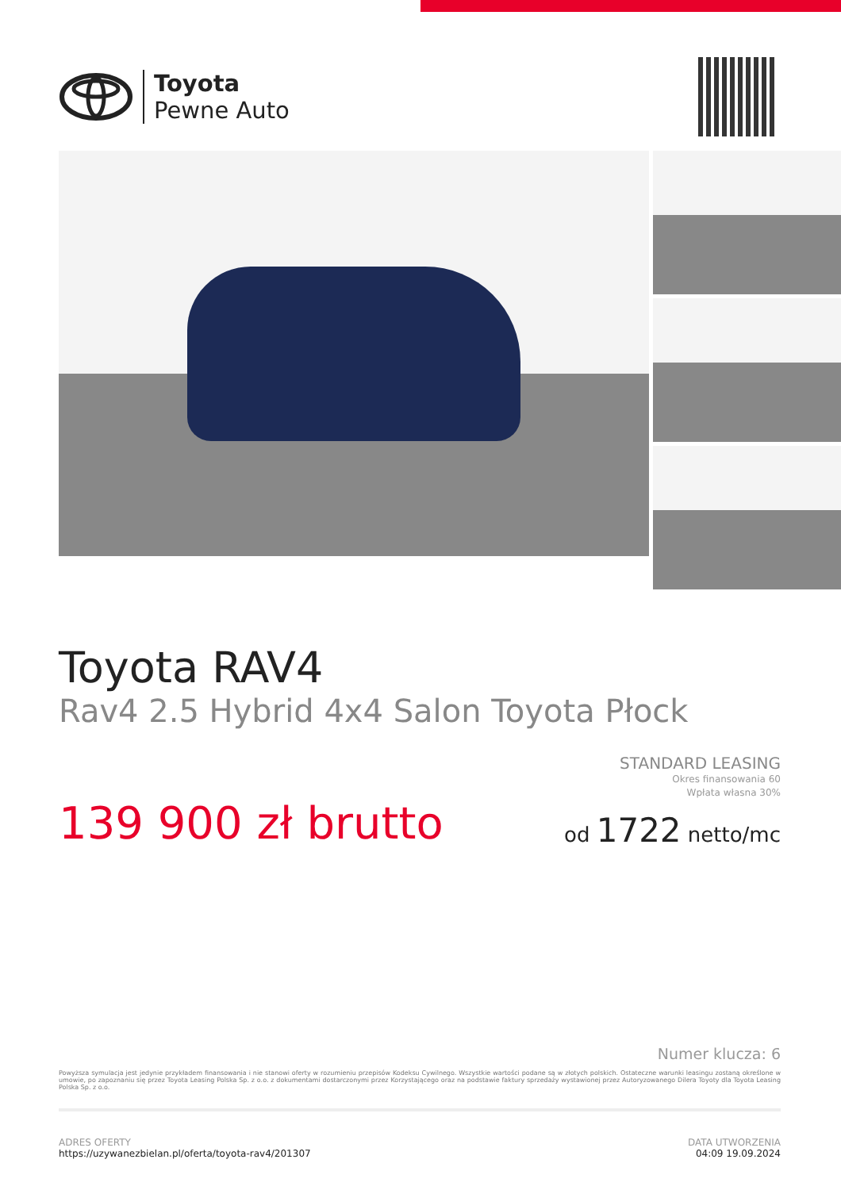Toyota
Pewne Auto
Toyota RAV4
Rav4 2.5 Hybrid 4x4 Salon Toyota Płock
STANDARD LEASING
Okres finansowania 60
Wpłata własna 30%
od 1722 netto/mc
139 900 zł brutto
Numer klucza: 6
Powyższa symulacja jest jedynie przykładem finansowania i nie stanowi oferty w rozumieniu przepisów Kodeksu Cywilnego. Wszystkie wartości podane są w złotych polskich. Ostateczne warunki leasingu zostaną określone w umowie, po zapoznaniu się przez Toyota Leasing Polska Sp. z o.o. z dokumentami dostarczonymi przez Korzystającego oraz na podstawie faktury sprzedaży wystawionej przez Autoryzowanego Dilera Toyoty dla Toyota Leasing Polska Sp. z o.o.
ADRES OFERTY
https://uzywanezbielan.pl/oferta/toyota-rav4/201307
DATA UTWORZENIA
04:09 19.09.2024